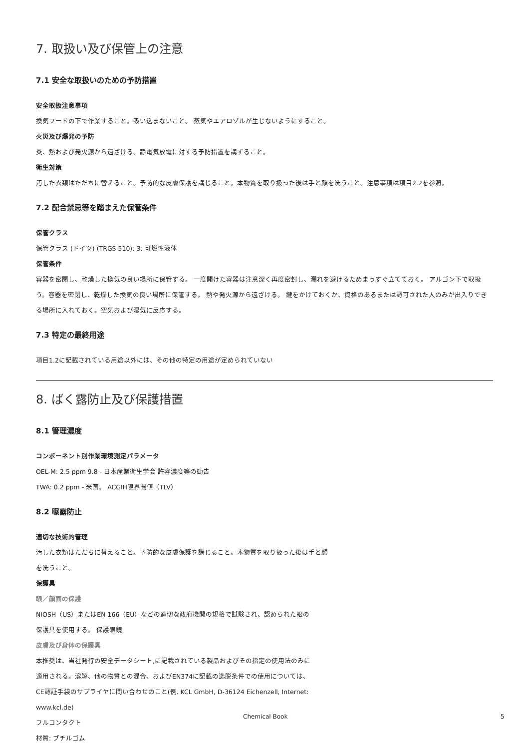7. 取扱い及び保管上の注意
7.1 安全な取扱いのための予防措置
安全取扱注意事項
換気フードの下で作業すること。吸い込まないこと。 蒸気やエアロゾルが生じないようにすること。
火災及び爆発の予防
炎、熱および発火源から遠ざける。静電気放電に対する予防措置を講ずること。
衛生対策
汚した衣類はただちに替えること。予防的な皮膚保護を講じること。本物質を取り扱った後は手と顔を洗うこと。注意事項は項目2.2を参照。
7.2 配合禁忌等を踏まえた保管条件
保管クラス
保管クラス (ドイツ) (TRGS 510): 3: 可燃性液体
保管条件
容器を密閉し、乾燥した換気の良い場所に保管する。 一度開けた容器は注意深く再度密封し、漏れを避けるためまっすぐ立てておく。 アルゴン下で取扱う。容器を密閉し、乾燥した換気の良い場所に保管する。 熱や発火源から遠ざける。 鍵をかけておくか、資格のあるまたは認可された人のみが出入りできる場所に入れておく。空気および湿気に反応する。
7.3 特定の最終用途
項目1.2に記載されている用途以外には、その他の特定の用途が定められていない
8. ばく露防止及び保護措置
8.1 管理濃度
コンポーネント別作業環境測定パラメータ
OEL-M: 2.5 ppm 9.8 - 日本産業衛生学会 許容濃度等の勧告
TWA: 0.2 ppm - 米国。 ACGIH限界閾値（TLV）
8.2 曝露防止
適切な技術的管理
汚した衣類はただちに替えること。予防的な皮膚保護を講じること。本物質を取り扱った後は手と顔
を洗うこと。
保護具
眼／顔面の保護
NIOSH（US）またはEN 166（EU）などの適切な政府機関の規格で試験され、認められた眼の
保護具を使用する。 保護眼鏡
皮膚及び身体の保護具
本推奨は、当社発行の安全データシート,に記載されている製品およびその指定の使用法のみに
適用される。溶解、他の物質との混合、およびEN374に記載の逸脱条件での使用については、
CE認証手袋のサプライヤに問い合わせのこと(例. KCL GmbH, D-36124 Eichenzell, Internet:
www.kcl.de)
フルコンタクト
材質: ブチルゴム
Chemical Book 5